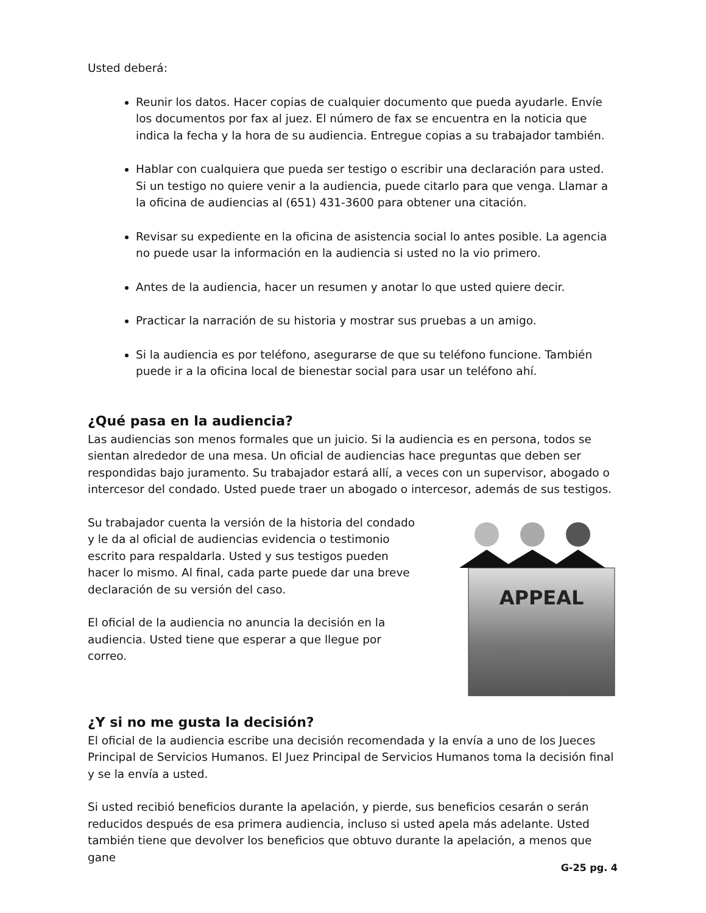Usted deberá:
Reunir los datos. Hacer copias de cualquier documento que pueda ayudarle. Envíe los documentos por fax al juez. El número de fax se encuentra en la noticia que indica la fecha y la hora de su audiencia. Entregue copias a su trabajador también.
Hablar con cualquiera que pueda ser testigo o escribir una declaración para usted. Si un testigo no quiere venir a la audiencia, puede citarlo para que venga. Llamar a la oficina de audiencias al (651) 431-3600 para obtener una citación.
Revisar su expediente en la oficina de asistencia social lo antes posible. La agencia no puede usar la información en la audiencia si usted no la vio primero.
Antes de la audiencia, hacer un resumen y anotar lo que usted quiere decir.
Practicar la narración de su historia y mostrar sus pruebas a un amigo.
Si la audiencia es por teléfono, asegurarse de que su teléfono funcione. También puede ir a la oficina local de bienestar social para usar un teléfono ahí.
¿Qué pasa en la audiencia?
Las audiencias son menos formales que un juicio. Si la audiencia es en persona, todos se sientan alrededor de una mesa. Un oficial de audiencias hace preguntas que deben ser respondidas bajo juramento. Su trabajador estará allí, a veces con un supervisor, abogado o intercesor del condado. Usted puede traer un abogado o intercesor, además de sus testigos.
Su trabajador cuenta la versión de la historia del condado y le da al oficial de audiencias evidencia o testimonio escrito para respaldarla. Usted y sus testigos pueden hacer lo mismo. Al final, cada parte puede dar una breve declaración de su versión del caso.
El oficial de la audiencia no anuncia la decisión en la audiencia. Usted tiene que esperar a que llegue por correo.
APPEAL
¿Y si no me gusta la decisión?
El oficial de la audiencia escribe una decisión recomendada y la envía a uno de los Jueces Principal de Servicios Humanos. El Juez Principal de Servicios Humanos toma la decisión final y se la envía a usted.
Si usted recibió beneficios durante la apelación, y pierde, sus beneficios cesarán o serán reducidos después de esa primera audiencia, incluso si usted apela más adelante. Usted también tiene que devolver los beneficios que obtuvo durante la apelación, a menos que gane
G-25 pg. 4